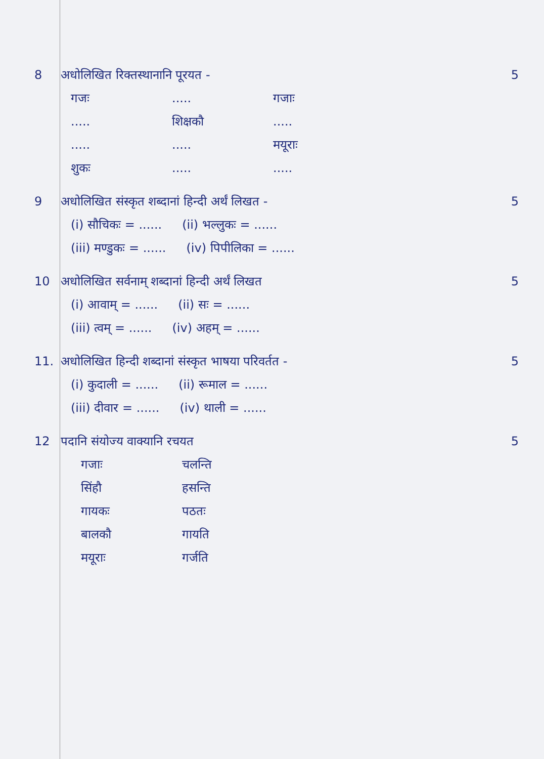8 अधोलिखित रिक्तस्थानानि पूरयत -
गजः..... गजाः
..... शिक्षकौ.....
.......... मयूराः
शुकः..........
5
9 अधोलिखित संस्कृत शब्दानां हिन्दी अर्थं लिखत -
(i) सौचिकः = ...... (ii) भल्लुकः = ......
(iii) मण्डुकः = ...... (iv) पिपीलिका = ......
5
10 अधोलिखित सर्वनाम् शब्दानां हिन्दी अर्थं लिखत
(i) आवाम् = ...... (ii) सः = ......
(iii) त्वम् = ...... (iv) अहम् = ......
5
11. अधोलिखित हिन्दी शब्दानां संस्कृत भाषया परिवर्तत -
(i) कुदाली = ...... (ii) रूमाल = ......
(iii) दीवार = ...... (iv) थाली = ......
5
12 पदानि संयोज्य वाक्यानि रचयत
गजाः चलन्ति
सिंहौ हसन्ति
गायकः पठतः
बालकौ गायति
मयूराः गर्जति
5